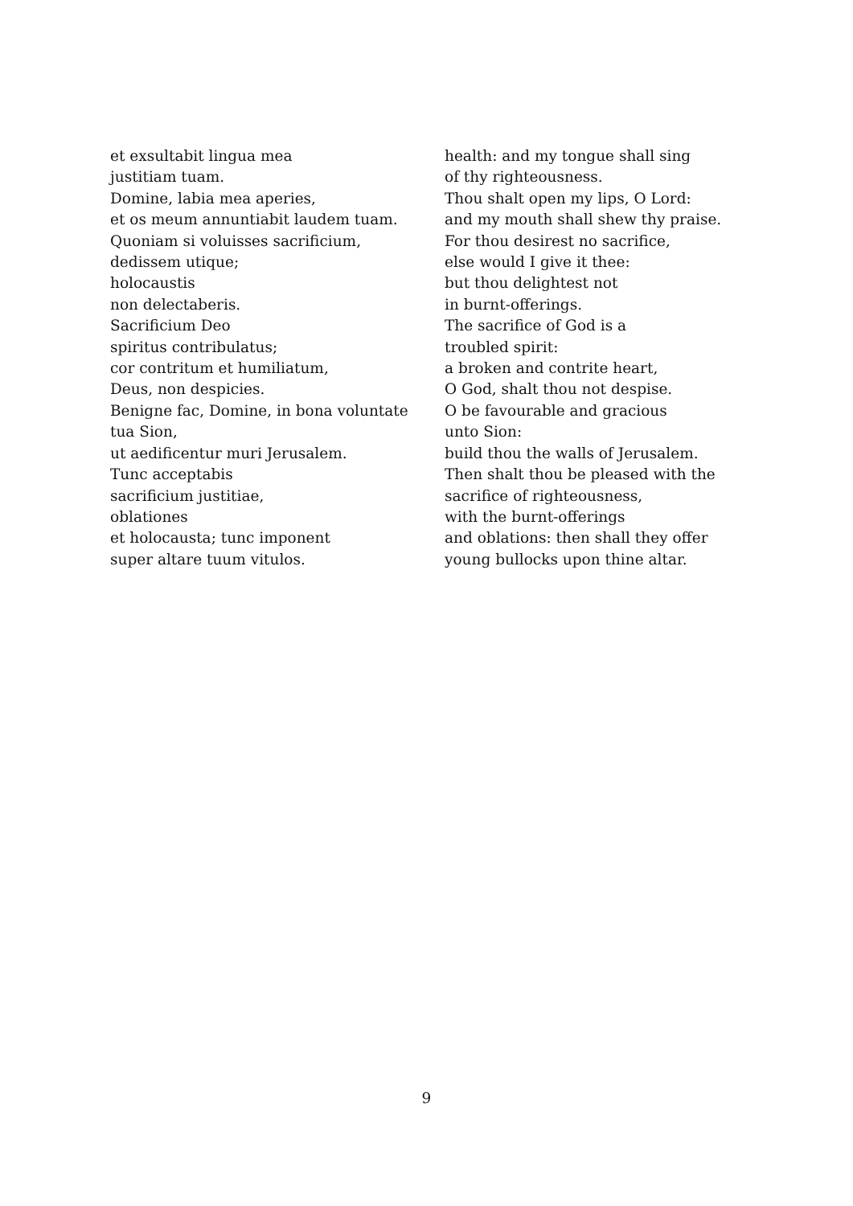et exsultabit lingua mea
justitiam tuam.
Domine, labia mea aperies,
et os meum annuntiabit laudem tuam.
Quoniam si voluisses sacrificium,
dedissem utique;
holocaustis
non delectaberis.
Sacrificium Deo
spiritus contribulatus;
cor contritum et humiliatum,
Deus, non despicies.
Benigne fac, Domine, in bona voluntate
tua Sion,
ut aedificentur muri Jerusalem.
Tunc acceptabis
sacrificium justitiae,
oblationes
et holocausta; tunc imponent
super altare tuum vitulos.
health: and my tongue shall sing
of thy righteousness.
Thou shalt open my lips, O Lord:
and my mouth shall shew thy praise.
For thou desirest no sacrifice,
else would I give it thee:
but thou delightest not
in burnt-offerings.
The sacrifice of God is a
troubled spirit:
a broken and contrite heart,
O God, shalt thou not despise.
O be favourable and gracious
unto Sion:
build thou the walls of Jerusalem.
Then shalt thou be pleased with the
sacrifice of righteousness,
with the burnt-offerings
and oblations: then shall they offer
young bullocks upon thine altar.
9